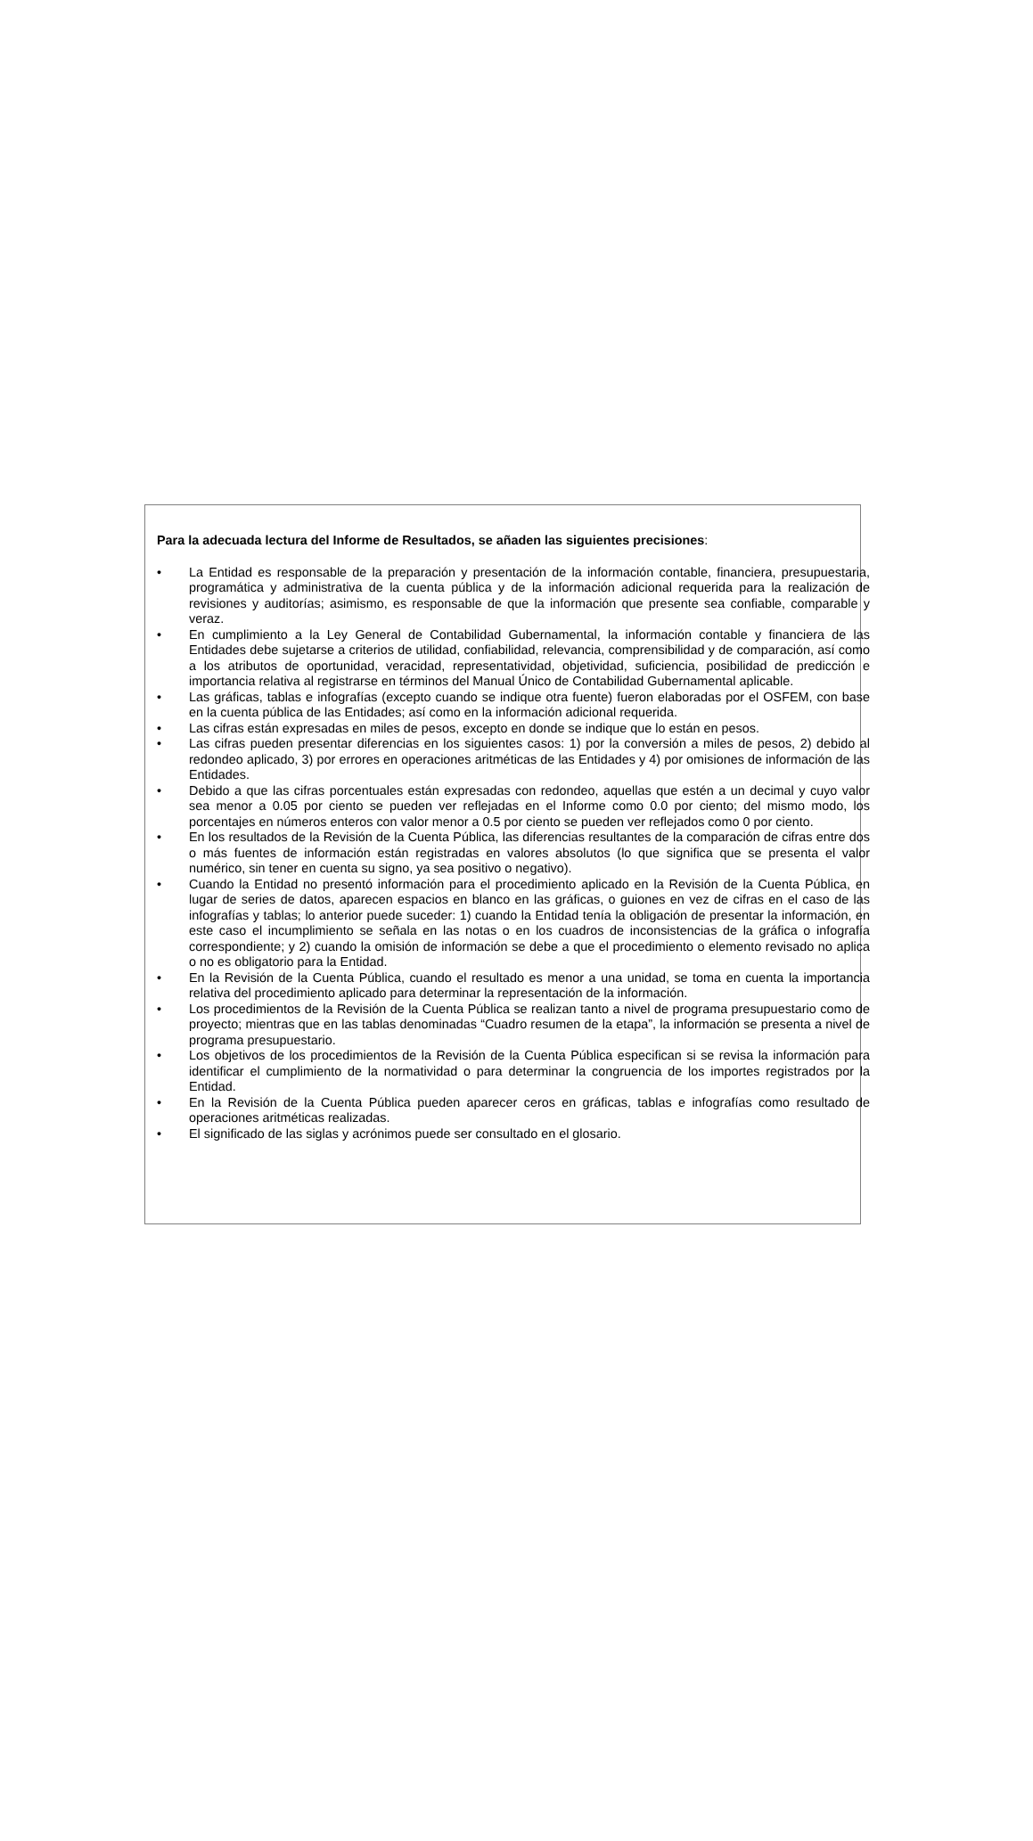Para la adecuada lectura del Informe de Resultados, se añaden las siguientes precisiones:
• La Entidad es responsable de la preparación y presentación de la información contable, financiera, presupuestaria, programática y administrativa de la cuenta pública y de la información adicional requerida para la realización de revisiones y auditorías; asimismo, es responsable de que la información que presente sea confiable, comparable y veraz.
• En cumplimiento a la Ley General de Contabilidad Gubernamental, la información contable y financiera de las Entidades debe sujetarse a criterios de utilidad, confiabilidad, relevancia, comprensibilidad y de comparación, así como a los atributos de oportunidad, veracidad, representatividad, objetividad, suficiencia, posibilidad de predicción e importancia relativa al registrarse en términos del Manual Único de Contabilidad Gubernamental aplicable.
• Las gráficas, tablas e infografías (excepto cuando se indique otra fuente) fueron elaboradas por el OSFEM, con base en la cuenta pública de las Entidades; así como en la información adicional requerida.
• Las cifras están expresadas en miles de pesos, excepto en donde se indique que lo están en pesos.
• Las cifras pueden presentar diferencias en los siguientes casos: 1) por la conversión a miles de pesos, 2) debido al redondeo aplicado, 3) por errores en operaciones aritméticas de las Entidades y 4) por omisiones de información de las Entidades.
• Debido a que las cifras porcentuales están expresadas con redondeo, aquellas que estén a un decimal y cuyo valor sea menor a 0.05 por ciento se pueden ver reflejadas en el Informe como 0.0 por ciento; del mismo modo, los porcentajes en números enteros con valor menor a 0.5 por ciento se pueden ver reflejados como 0 por ciento.
• En los resultados de la Revisión de la Cuenta Pública, las diferencias resultantes de la comparación de cifras entre dos o más fuentes de información están registradas en valores absolutos (lo que significa que se presenta el valor numérico, sin tener en cuenta su signo, ya sea positivo o negativo).
• Cuando la Entidad no presentó información para el procedimiento aplicado en la Revisión de la Cuenta Pública, en lugar de series de datos, aparecen espacios en blanco en las gráficas, o guiones en vez de cifras en el caso de las infografías y tablas; lo anterior puede suceder: 1) cuando la Entidad tenía la obligación de presentar la información, en este caso el incumplimiento se señala en las notas o en los cuadros de inconsistencias de la gráfica o infografía correspondiente; y 2) cuando la omisión de información se debe a que el procedimiento o elemento revisado no aplica o no es obligatorio para la Entidad.
• En la Revisión de la Cuenta Pública, cuando el resultado es menor a una unidad, se toma en cuenta la importancia relativa del procedimiento aplicado para determinar la representación de la información.
• Los procedimientos de la Revisión de la Cuenta Pública se realizan tanto a nivel de programa presupuestario como de proyecto; mientras que en las tablas denominadas “Cuadro resumen de la etapa”, la información se presenta a nivel de programa presupuestario.
• Los objetivos de los procedimientos de la Revisión de la Cuenta Pública especifican si se revisa la información para identificar el cumplimiento de la normatividad o para determinar la congruencia de los importes registrados por la Entidad.
• En la Revisión de la Cuenta Pública pueden aparecer ceros en gráficas, tablas e infografías como resultado de operaciones aritméticas realizadas.
• El significado de las siglas y acrónimos puede ser consultado en el glosario.